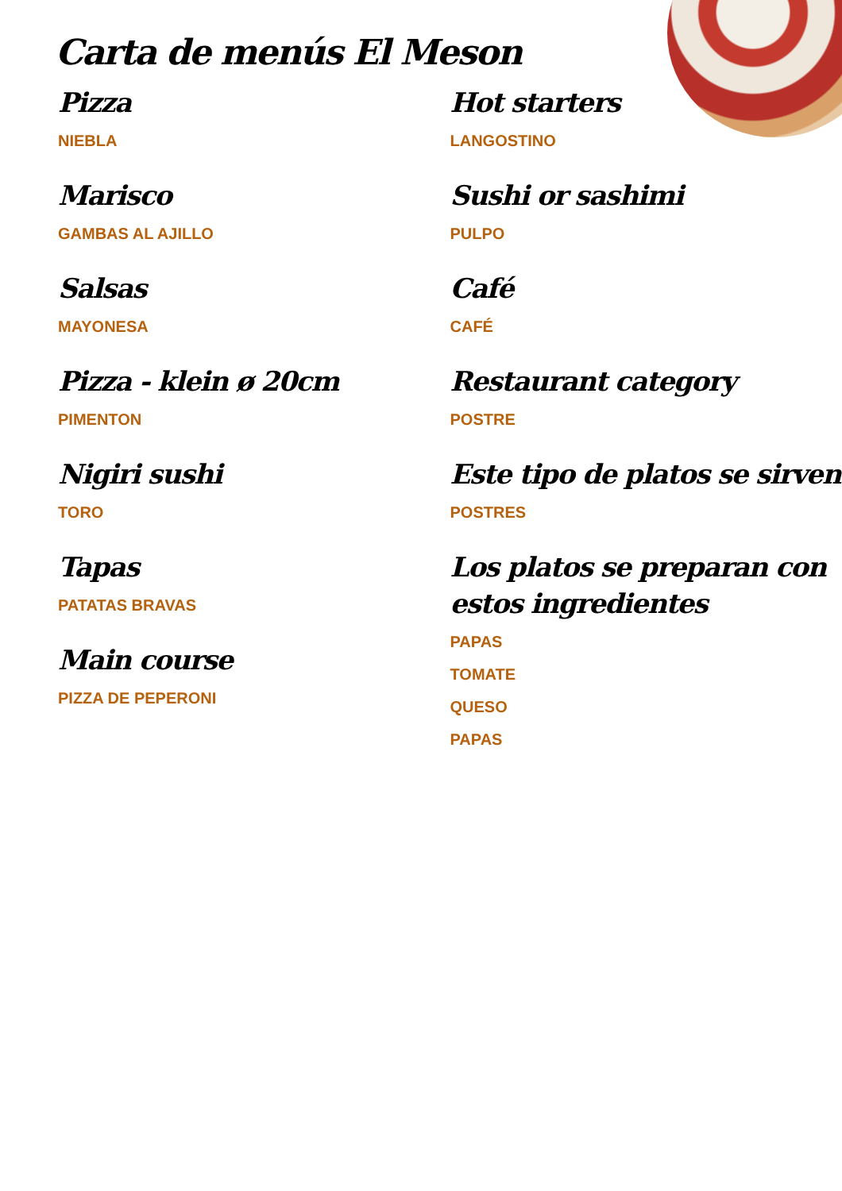Carta de menús El Meson
Pizza
NIEBLA
Marisco
GAMBAS AL AJILLO
Salsas
MAYONESA
Pizza - klein ø 20cm
PIMENTON
Nigiri sushi
TORO
Tapas
PATATAS BRAVAS
Main course
PIZZA DE PEPERONI
Hot starters
LANGOSTINO
Sushi or sashimi
PULPO
Café
CAFÉ
Restaurant category
POSTRE
Este tipo de platos se sirven
POSTRES
Los platos se preparan con estos ingredientes
PAPAS
TOMATE
QUESO
PAPAS